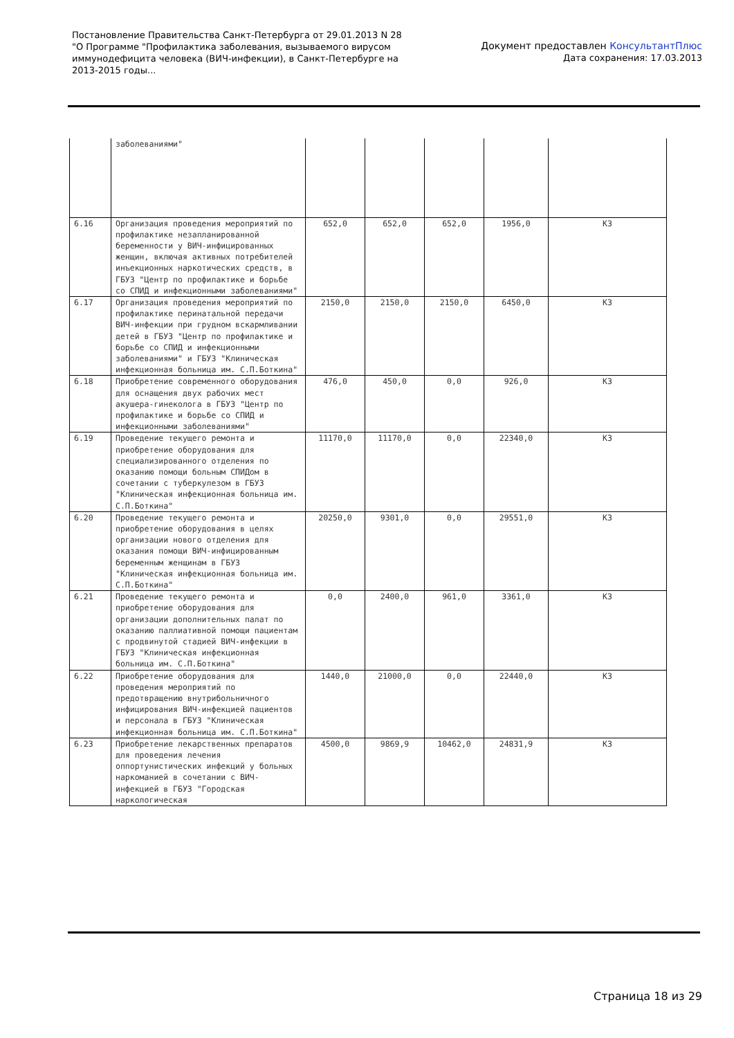Постановление Правительства Санкт-Петербурга от 29.01.2013 N 28
"О Программе "Профилактика заболевания, вызываемого вирусом
иммунодефицита человека (ВИЧ-инфекции), в Санкт-Петербурге на
2013-2015 годы...
Документ предоставлен КонсультантПлюс
Дата сохранения: 17.03.2013
| | заболеваниями" | | | | | |
| 6.16 | Организация проведения мероприятий по профилактике незапланированной беременности у ВИЧ-инфицированных женщин, включая активных потребителей инъекционных наркотических средств, в ГБУЗ "Центр по профилактике и борьбе со СПИД и инфекционными заболеваниями" | 652,0 | 652,0 | 652,0 | 1956,0 | КЗ |
| 6.17 | Организация проведения мероприятий по профилактике перинатальной передачи ВИЧ-инфекции при грудном вскармливании детей в ГБУЗ "Центр по профилактике и борьбе со СПИД и инфекционными заболеваниями" и ГБУЗ "Клиническая инфекционная больница им. С.П.Боткина" | 2150,0 | 2150,0 | 2150,0 | 6450,0 | КЗ |
| 6.18 | Приобретение современного оборудования для оснащения двух рабочих мест акушера-гинеколога в ГБУЗ "Центр по профилактике и борьбе со СПИД и инфекционными заболеваниями" | 476,0 | 450,0 | 0,0 | 926,0 | КЗ |
| 6.19 | Проведение текущего ремонта и приобретение оборудования для специализированного отделения по оказанию помощи больным СПИДом в сочетании с туберкулезом в ГБУЗ "Клиническая инфекционная больница им. С.П.Боткина" | 11170,0 | 11170,0 | 0,0 | 22340,0 | КЗ |
| 6.20 | Проведение текущего ремонта и приобретение оборудования в целях организации нового отделения для оказания помощи ВИЧ-инфицированным беременным женщинам в ГБУЗ "Клиническая инфекционная больница им. С.П.Боткина" | 20250,0 | 9301,0 | 0,0 | 29551,0 | КЗ |
| 6.21 | Проведение текущего ремонта и приобретение оборудования для организации дополнительных палат по оказанию паллиативной помощи пациентам с продвинутой стадией ВИЧ-инфекции в ГБУЗ "Клиническая инфекционная больница им. С.П.Боткина" | 0,0 | 2400,0 | 961,0 | 3361,0 | КЗ |
| 6.22 | Приобретение оборудования для проведения мероприятий по предотвращению внутрибольничного инфицирования ВИЧ-инфекцией пациентов и персонала в ГБУЗ "Клиническая инфекционная больница им. С.П.Боткина" | 1440,0 | 21000,0 | 0,0 | 22440,0 | КЗ |
| 6.23 | Приобретение лекарственных препаратов для проведения лечения оппортунистических инфекций у больных наркоманией в сочетании с ВИЧ-инфекцией в ГБУЗ "Городская наркологическая | 4500,0 | 9869,9 | 10462,0 | 24831,9 | КЗ |
Страница 18 из 29